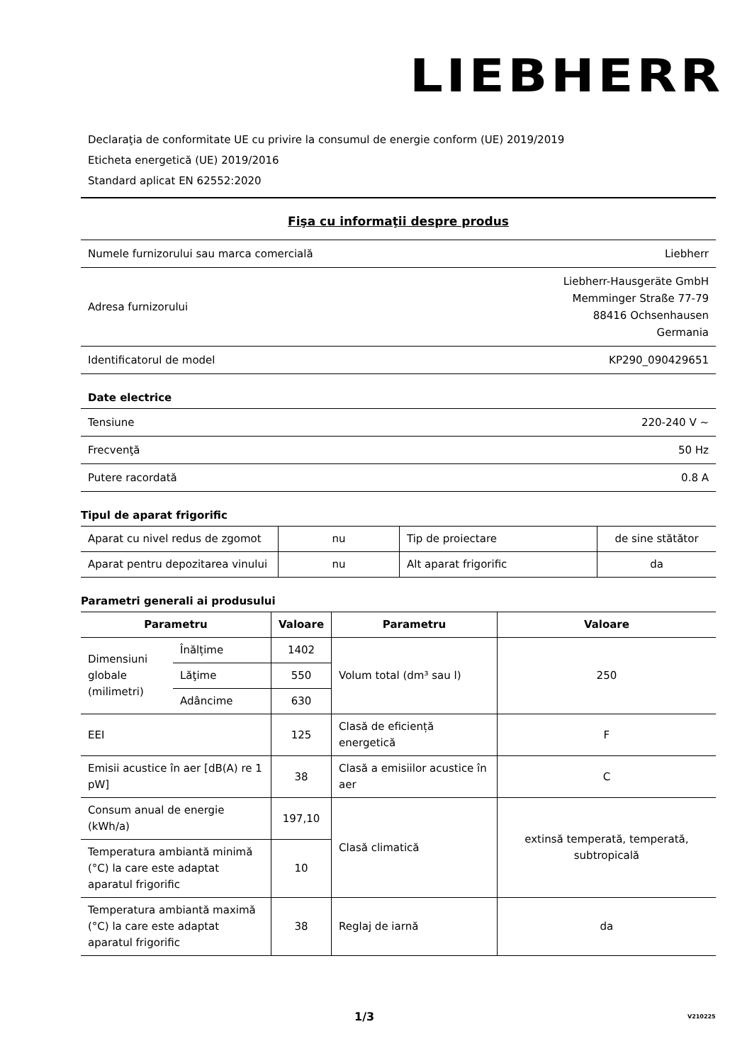LIEBHERR
Declaraţia de conformitate UE cu privire la consumul de energie conform (UE) 2019/2019
Eticheta energetică (UE) 2019/2016
Standard aplicat EN 62552:2020
Fişa cu informaţii despre produs
| Numele furnizorului sau marca comercială | Liebherr |
| Adresa furnizorului | Liebherr-Hausgeräte GmbH Memminger Straße 77-79 88416 Ochsenhausen Germania |
| Identificatorul de model | KP290_090429651 |
Date electrice
| Tensiune | 220-240 V ~ |
| Frecvenţă | 50 Hz |
| Putere racordată | 0.8 A |
Tipul de aparat frigorific
| Aparat cu nivel redus de zgomot | nu | Tip de proiectare | de sine stătător |
| Aparat pentru depozitarea vinului | nu | Alt aparat frigorific | da |
Parametri generali ai produsului
| Parametru | | Valoare | Parametru | Valoare |
| --- | --- | --- | --- | --- |
| Dimensiuni globale (milimetri) | Înălțime | 1402 | Volum total (dm³ sau l) | 250 |
| | Lăţime | 550 | | |
| | Adâncime | 630 | | |
| EEI | | 125 | Clasă de eficiență energetică | F |
| Emisii acustice în aer [dB(A) re 1 pW] | | 38 | Clasă a emisiilor acustice în aer | C |
| Consum anual de energie (kWh/a) | | 197,10 | Clasă climatică | extinsă temperată, temperată, subtropicală |
| Temperatura ambiantă minimă (°C) la care este adaptat aparatul frigorific | | 10 | | |
| Temperatura ambiantă maximă (°C) la care este adaptat aparatul frigorific | | 38 | Reglaj de iarnă | da |
1/3 V210225